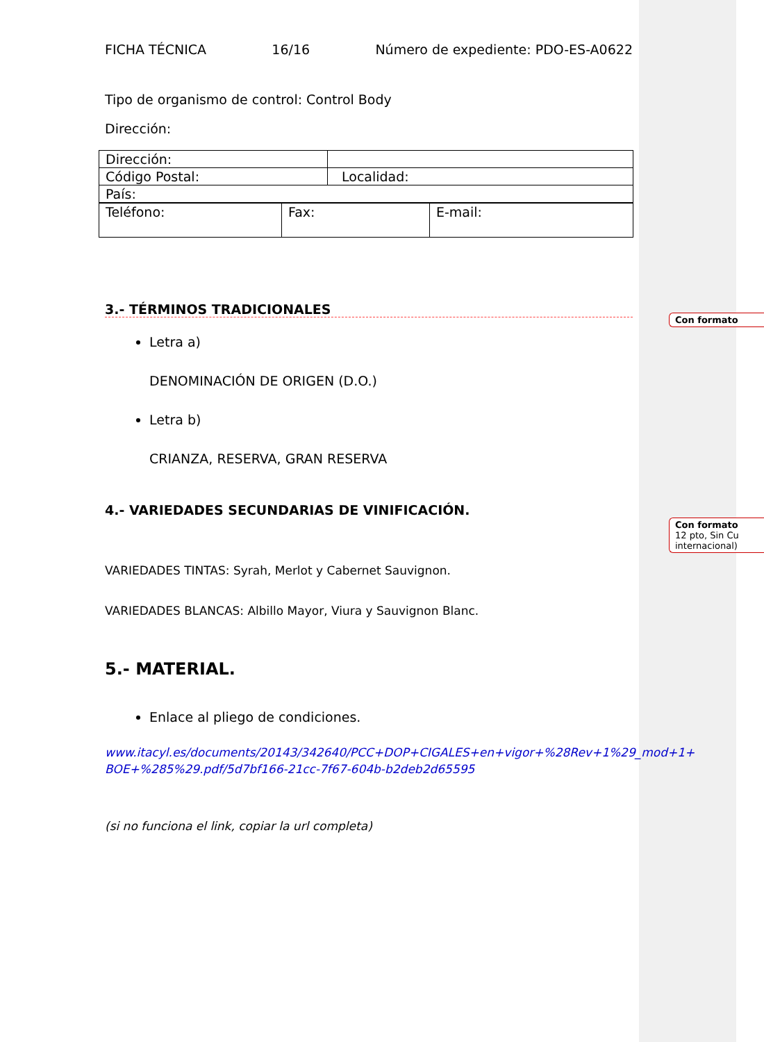Con formato
Con formato
12 pto, Sin Cu
internacional)
FICHA TÉCNICA 16/16 Número de expediente: PDO-ES-A0622
Tipo de organismo de control: Control Body
Dirección:
| Dirección: | |
| Código Postal: | Localidad: |
| País: | |
| Teléfono: | Fax: | E-mail: |
3.- TÉRMINOS TRADICIONALES
Letra a)
DENOMINACIÓN DE ORIGEN (D.O.)
Letra b)
CRIANZA, RESERVA, GRAN RESERVA
4.- VARIEDADES SECUNDARIAS DE VINIFICACIÓN.
VARIEDADES TINTAS: Syrah, Merlot y Cabernet Sauvignon.
VARIEDADES BLANCAS: Albillo Mayor, Viura y Sauvignon Blanc.
5.- MATERIAL.
Enlace al pliego de condiciones.
www.itacyl.es/documents/20143/342640/PCC+DOP+CIGALES+en+vigor+%28Rev+1%29_mod+1+ BOE+%285%29.pdf/5d7bf166-21cc-7f67-604b-b2deb2d65595
(si no funciona el link, copiar la url completa)